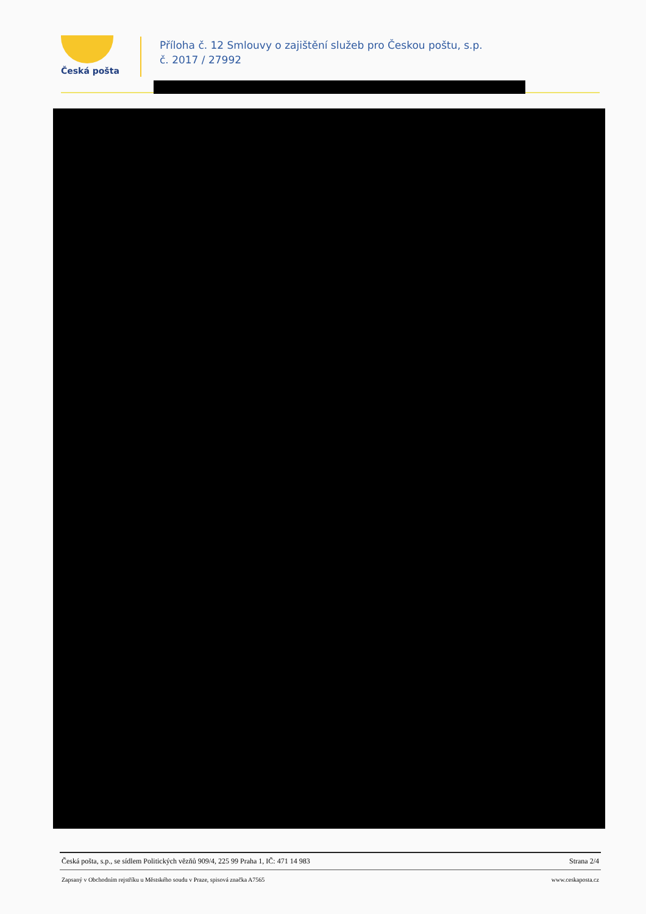Česká pošta
Příloha č. 12 Smlouvy o zajištění služeb pro Českou poštu, s.p.
č. 2017 / 27992
Česká pošta, s.p., se sídlem Politických vězňů 909/4, 225 99 Praha 1, IČ: 471 14 983 Strana 2/4
Zapsaný v Obchodním rejstříku u Městského soudu v Praze, spisová značka A7565 www.ceskaposta.cz